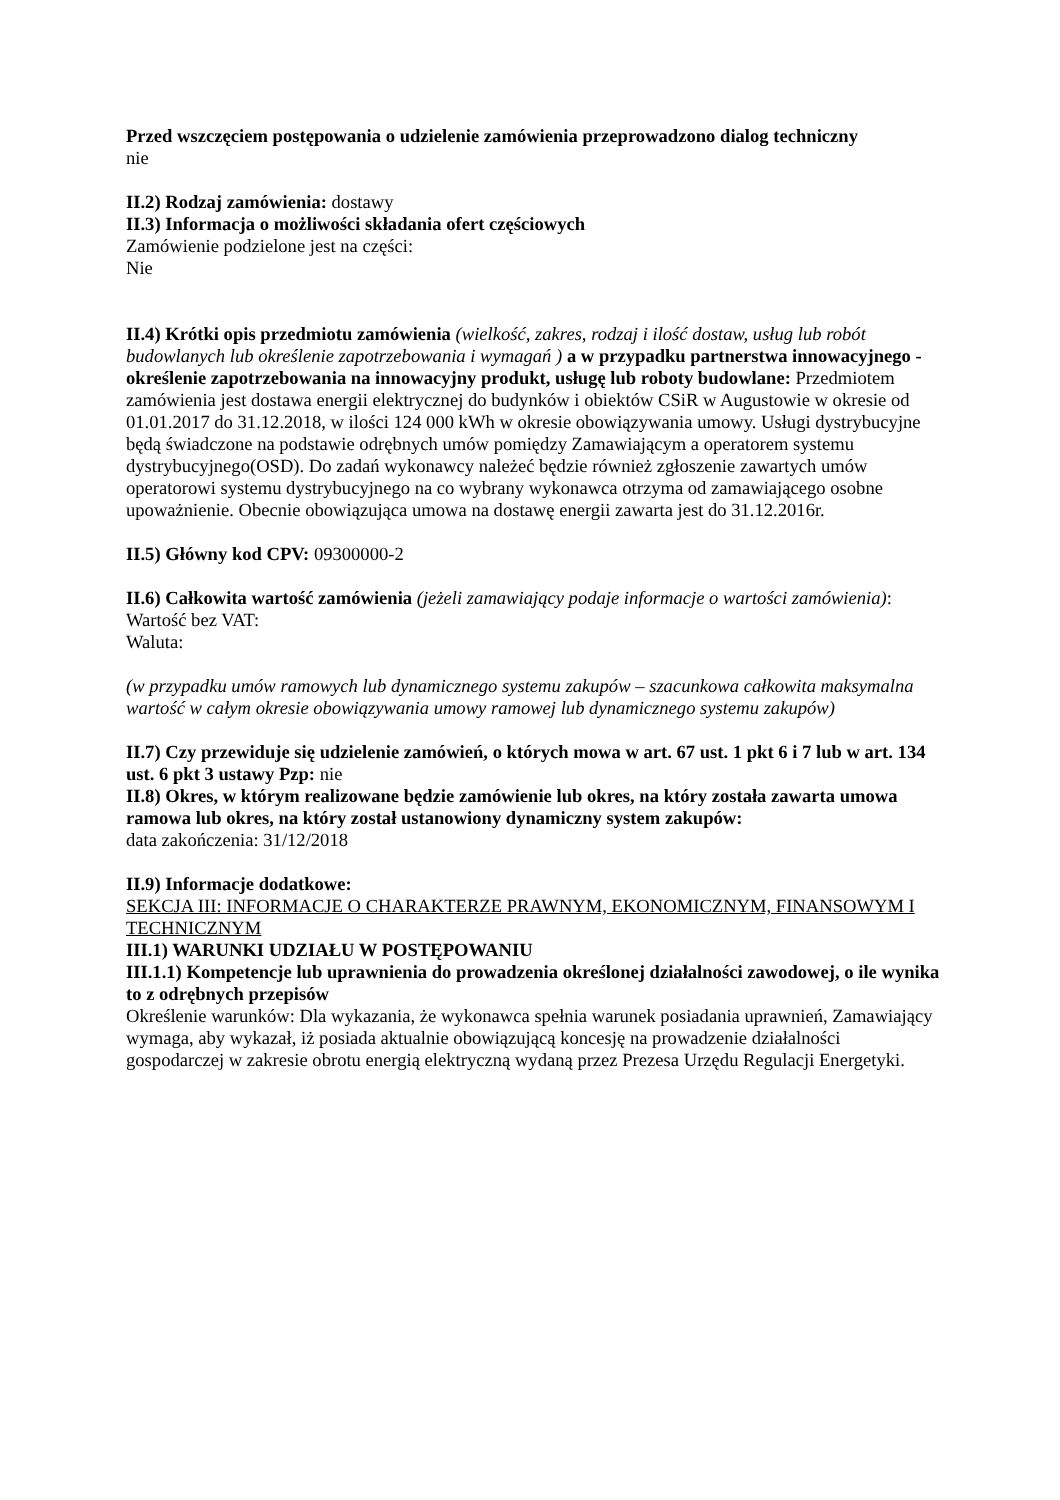Przed wszczęciem postępowania o udzielenie zamówienia przeprowadzono dialog techniczny
nie
II.2) Rodzaj zamówienia: dostawy
II.3) Informacja o możliwości składania ofert częściowych
Zamówienie podzielone jest na części:
Nie
II.4) Krótki opis przedmiotu zamówienia (wielkość, zakres, rodzaj i ilość dostaw, usług lub robót budowlanych lub określenie zapotrzebowania i wymagań ) a w przypadku partnerstwa innowacyjnego - określenie zapotrzebowania na innowacyjny produkt, usługę lub roboty budowlane: Przedmiotem zamówienia jest dostawa energii elektrycznej do budynków i obiektów CSiR w Augustowie w okresie od 01.01.2017 do 31.12.2018, w ilości 124 000 kWh w okresie obowiązywania umowy. Usługi dystrybucyjne będą świadczone na podstawie odrębnych umów pomiędzy Zamawiającym a operatorem systemu dystrybucyjnego(OSD). Do zadań wykonawcy należeć będzie również zgłoszenie zawartych umów operatorowi systemu dystrybucyjnego na co wybrany wykonawca otrzyma od zamawiającego osobne upoważnienie. Obecnie obowiązująca umowa na dostawę energii zawarta jest do 31.12.2016r.
II.5) Główny kod CPV: 09300000-2
II.6) Całkowita wartość zamówienia (jeżeli zamawiający podaje informacje o wartości zamówienia):
Wartość bez VAT:
Waluta:
(w przypadku umów ramowych lub dynamicznego systemu zakupów – szacunkowa całkowita maksymalna wartość w całym okresie obowiązywania umowy ramowej lub dynamicznego systemu zakupów)
II.7) Czy przewiduje się udzielenie zamówień, o których mowa w art. 67 ust. 1 pkt 6 i 7 lub w art. 134 ust. 6 pkt 3 ustawy Pzp: nie
II.8) Okres, w którym realizowane będzie zamówienie lub okres, na który została zawarta umowa ramowa lub okres, na który został ustanowiony dynamiczny system zakupów:
data zakończenia: 31/12/2018
II.9) Informacje dodatkowe:
SEKCJA III: INFORMACJE O CHARAKTERZE PRAWNYM, EKONOMICZNYM, FINANSOWYM I TECHNICZNYM
III.1) WARUNKI UDZIAŁU W POSTĘPOWANIU
III.1.1) Kompetencje lub uprawnienia do prowadzenia określonej działalności zawodowej, o ile wynika to z odrębnych przepisów
Określenie warunków: Dla wykazania, że wykonawca spełnia warunek posiadania uprawnień, Zamawiający wymaga, aby wykazał, iż posiada aktualnie obowiązującą koncesję na prowadzenie działalności gospodarczej w zakresie obrotu energią elektryczną wydaną przez Prezesa Urzędu Regulacji Energetyki.